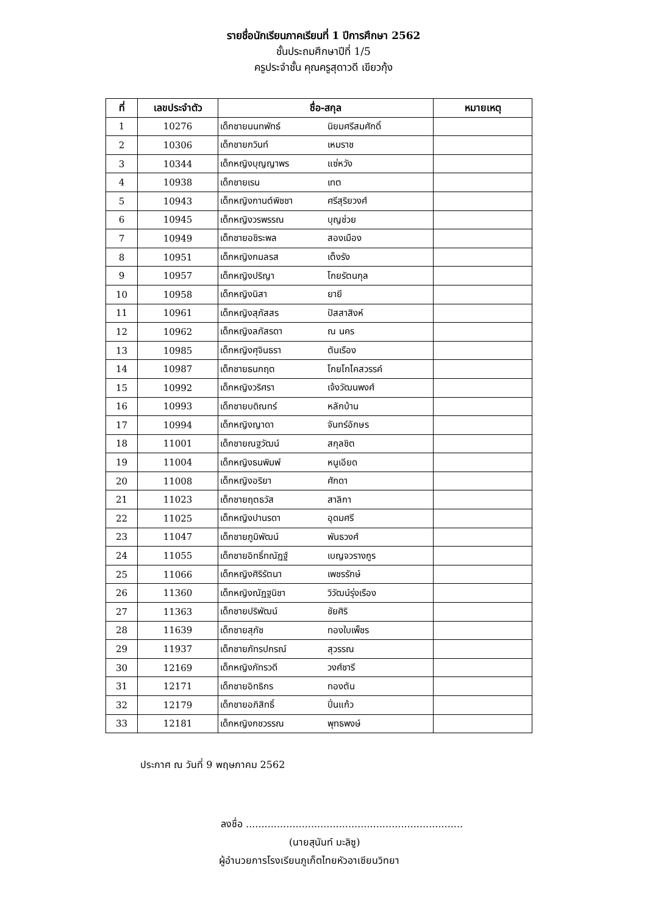รายชื่อนักเรียนภาคเรียนที่ 1 ปีการศึกษา 2562
ชั้นประถมศึกษาปีที่ 1/5
ครูประจำชั้น คุณครูสุดาวดี เขียวกุ้ง
| ที่ | เลขประจำตัว | ชื่อ-สกุล | | หมายเหตุ |
| --- | --- | --- | --- | --- |
| 1 | 10276 | เด็กชายนนทพัทธ์ | นิยมศรีสมศักดิ์ | |
| 2 | 10306 | เด็กชายกวินท์ | เหมราช | |
| 3 | 10344 | เด็กหญิงบุญญาพร | แซ่หวัง | |
| 4 | 10938 | เด็กชายเรน | เทต | |
| 5 | 10943 | เด็กหญิงกานต์พิชชา | ศรีสุริยวงศ์ | |
| 6 | 10945 | เด็กหญิงวรพรรณ | บุญช่วย | |
| 7 | 10949 | เด็กชายอชิระพล | สองเมือง | |
| 8 | 10951 | เด็กหญิงกมลรส | เต็งรัง | |
| 9 | 10957 | เด็กหญิงปริญา | โกยรัตนกุล | |
| 10 | 10958 | เด็กหญิงนิสา | ยายี | |
| 11 | 10961 | เด็กหญิงสุภัสสร | ปัสสาสิงห์ | |
| 12 | 10962 | เด็กหญิงลภัสรดา | ณ นคร | |
| 13 | 10985 | เด็กหญิงศุจินธรา | ตันเรือง | |
| 14 | 10987 | เด็กชายธนกฤต | โกยโกไคสวรรค์ | |
| 15 | 10992 | เด็กหญิงวริศรา | เจ้งวัฒนพงศ์ | |
| 16 | 10993 | เด็กชายบดิณทร์ | หลักบ้าน | |
| 17 | 10994 | เด็กหญิงญาดา | จันทร์อักษร | |
| 18 | 11001 | เด็กชายณฐวัฒน์ | สกุลชิต | |
| 19 | 11004 | เด็กหญิงธนพิมพ์ | หนูเอียด | |
| 20 | 11008 | เด็กหญิงอริยา | ศักดา | |
| 21 | 11023 | เด็กชายฤตธวัส | สาลิกา | |
| 22 | 11025 | เด็กหญิงปานรดา | อุดมศรี | |
| 23 | 11047 | เด็กชายภูมิพัฒน์ | พันธวงศ์ | |
| 24 | 11055 | เด็กชายอิทธิ์ทณัฏฐ์ | เบญจวรางกูร | |
| 25 | 11066 | เด็กหญิงศิริรัตนา | เพชรรักษ์ | |
| 26 | 11360 | เด็กหญิงณัฏฐนิชา | วิวัฒน์รุ่งเรือง | |
| 27 | 11363 | เด็กชายปริพัฒน์ | ชัยศิริ | |
| 28 | 11639 | เด็กชายสุภัช | ทองใบเพ็ชร | |
| 29 | 11937 | เด็กชายภัทรปกรณ์ | สุวรรณ | |
| 30 | 12169 | เด็กหญิงภัทรวดี | วงศ์ชารี | |
| 31 | 12171 | เด็กชายอิทธิกร | ทองตัน | |
| 32 | 12179 | เด็กชายอภิสิทธิ์ | ปิ่นแก้ว | |
| 33 | 12181 | เด็กหญิงกชวรรณ | พุทธพงษ์ | |
ประกาศ ณ วันที่ 9 พฤษภาคม 2562
ลงชื่อ ......................................................................
(นายสุนันท์ มะลิซู)
ผู้อำนวยการโรงเรียนภูเก็ตไทยหัวอาเซียนวิทยา